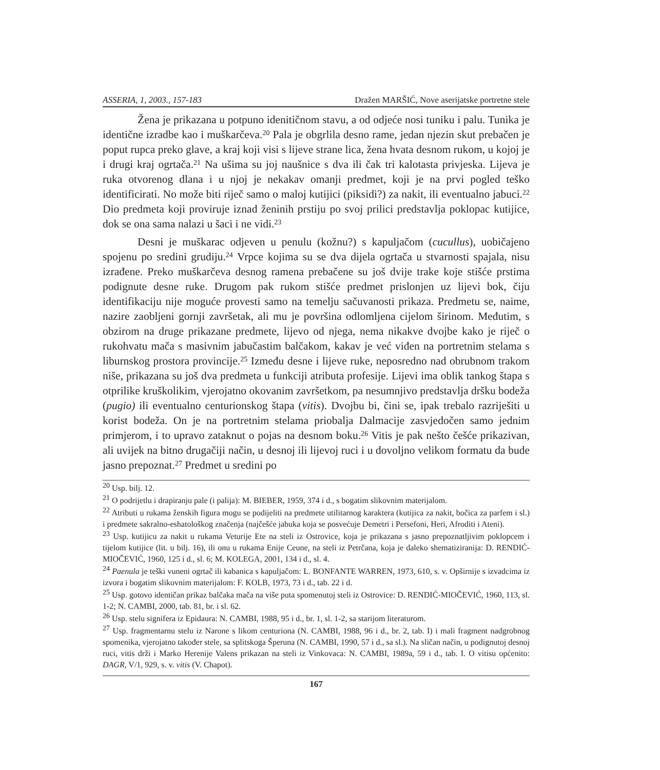ASSERIA, 1, 2003., 157-183 Dražen MARŠIĆ, Nove aserijatske portretne stele
Žena je prikazana u potpuno idenitičnom stavu, a od odjeće nosi tuniku i palu. Tunika je identične izradbe kao i muškarčeva.<sup>20</sup> Pala je obgrlila desno rame, jedan njezin skut prebačen je poput rupca preko glave, a kraj koji visi s lijeve strane lica, žena hvata desnom rukom, u kojoj je i drugi kraj ogrtača.<sup>21</sup> Na ušima su joj naušnice s dva ili čak tri kalotasta privjeska. Lijeva je ruka otvorenog dlana i u njoj je nekakav omanji predmet, koji je na prvi pogled teško identificirati. No može biti riječ samo o maloj kutijici (piksidi?) za nakit, ili eventualno jabuci.<sup>22</sup> Dio predmeta koji proviruje iznad ženinih prstiju po svoj prilici predstavlja poklopac kutijice, dok se ona sama nalazi u šaci i ne vidi.<sup>23</sup>
Desni je muškarac odjeven u penulu (kožnu?) s kapuljačom (cucullus), uobičajeno spojenu po sredini grudiju.<sup>24</sup> Vrpce kojima su se dva dijela ogrtača u stvarnosti spajala, nisu izrađene. Preko muškarčeva desnog ramena prebačene su još dvije trake koje stišće prstima podignute desne ruke. Drugom pak rukom stišće predmet prislonjen uz lijevi bok, čiju identifikaciju nije moguće provesti samo na temelju sačuvanosti prikaza. Predmetu se, naime, nazire zaobljeni gornji završetak, ali mu je površina odlomljena cijelom širinom. Međutim, s obzirom na druge prikazane predmete, lijevo od njega, nema nikakve dvojbe kako je riječ o rukohvatu mača s masivnim jabučastim balčakom, kakav je već viđen na portretnim stelama s liburnskog prostora provincije.<sup>25</sup> Između desne i lijeve ruke, neposredno nad obrubnom trakom niše, prikazana su još dva predmeta u funkciji atributa profesije. Lijevi ima oblik tankog štapa s otprilike kruškolikim, vjerojatno okovanim završetkom, pa nesumnjivo predstavlja dršku bodeža (pugio) ili eventualno centurionskog štapa (vitis). Dvojbu bi, čini se, ipak trebalo razriješiti u korist bodeža. On je na portretnim stelama priobalja Dalmacije zasvjedočen samo jednim primjerom, i to upravo zataknut o pojas na desnom boku.<sup>26</sup> Vitis je pak nešto češće prikazivan, ali uvijek na bitno drugačiji način, u desnoj ili lijevoj ruci i u dovoljno velikom formatu da bude jasno prepoznat.<sup>27</sup> Predmet u sredini po
<sup>20</sup> Usp. bilj. 12.
<sup>21</sup> O podrijetlu i drapiranju pale (i palija): M. BIEBER, 1959, 374 i d., s bogatim slikovnim materijalom.
<sup>22</sup> Atributi u rukama ženskih figura mogu se podijeliti na predmete utilitarnog karaktera (kutijica za nakit, bočica za parfem i sl.) i predmete sakralno-eshatološkog značenja (najčešće jabuka koja se posvećuje Demetri i Persefoni, Heri, Afroditi i Ateni).
<sup>23</sup> Usp. kutijicu za nakit u rukama Veturije Ete na steli iz Ostrovice, koja je prikazana s jasno prepoznatljivim poklopcem i tijelom kutijice (lit. u bilj. 16), ili onu u rukama Enije Ceune, na steli iz Petrčana, koja je daleko shematiziranija: D. RENDIĆ-MIOČEVIĆ, 1960, 125 i d., sl. 6; M. KOLEGA, 2001, 134 i d., sl. 4.
<sup>24</sup> Paenula je teški vuneni ogrtač ili kabanica s kapuljačom: L. BONFANTE WARREN, 1973, 610, s. v. Opširnije s izvadcima iz izvora i bogatim slikovnim materijalom: F. KOLB, 1973, 73 i d., tab. 22 i d.
<sup>25</sup> Usp. gotovo identičan prikaz balčaka mača na više puta spomenutoj steli iz Ostrovice: D. RENDIĆ-MIOČEVIĆ, 1960, 113, sl. 1-2; N. CAMBI, 2000, tab. 81, br. i sl. 62.
<sup>26</sup> Usp. stelu signifera iz Epidaura: N. CAMBI, 1988, 95 i d., br. 1, sl. 1-2, sa starijom literaturom.
<sup>27</sup> Usp. fragmentarnu stelu iz Narone s likom centuriona (N. CAMBI, 1988, 96 i d., br. 2, tab. I) i mali fragment nadgrobnog spomenika, vjerojatno također stele, sa splitskoga Šperuna (N. CAMBI, 1990, 57 i d., sa sl.). Na sličan način, u podignutoj desnoj ruci, vitis drži i Marko Herenije Valens prikazan na steli iz Vinkovaca: N. CAMBI, 1989a, 59 i d., tab. I. O vitisu općenito: DAGR, V/1, 929, s. v. vitis (V. Chapot).
167